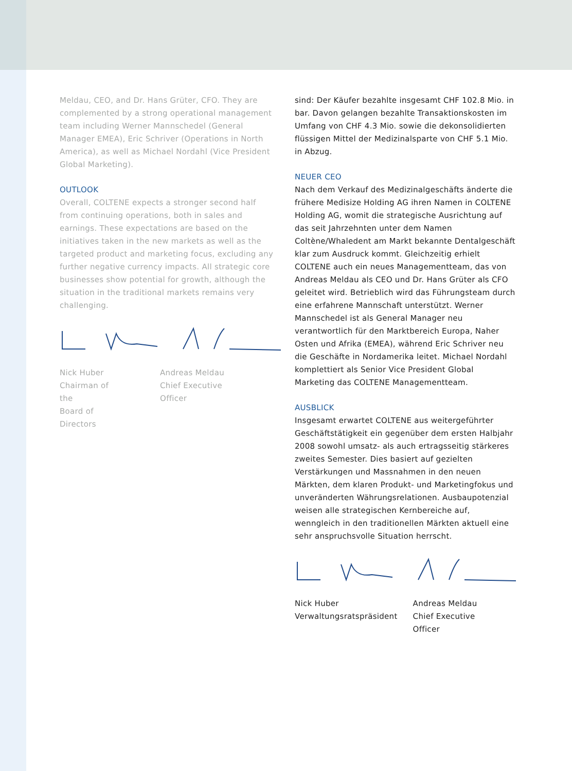Meldau, CEO, and Dr. Hans Grüter, CFO. They are complemented by a strong operational management team including Werner Mannschedel (General Manager EMEA), Eric Schriver (Operations in North America), as well as Michael Nordahl (Vice President Global Marketing).
OUTLOOK
Overall, COLTENE expects a stronger second half from continuing operations, both in sales and earnings. These expectations are based on the initiatives taken in the new markets as well as the targeted product and marketing focus, excluding any further negative currency impacts. All strategic core businesses show potential for growth, although the situation in the traditional markets remains very challenging.
Nick Huber
Chairman of the
Board of Directors
Andreas Meldau
Chief Executive Officer
sind: Der Käufer bezahlte insgesamt CHF 102.8 Mio. in bar. Davon gelangen bezahlte Transaktionskosten im Umfang von CHF 4.3 Mio. sowie die dekonsolidierten flüssigen Mittel der Medizinalsparte von CHF 5.1 Mio. in Abzug.
NEUER CEO
Nach dem Verkauf des Medizinalgeschäfts änderte die frühere Medisize Holding AG ihren Namen in COLTENE Holding AG, womit die strategische Ausrichtung auf das seit Jahrzehnten unter dem Namen Coltène/Whaledent am Markt bekannte Dentalgeschäft klar zum Ausdruck kommt. Gleichzeitig erhielt COLTENE auch ein neues Managementteam, das von Andreas Meldau als CEO und Dr. Hans Grüter als CFO geleitet wird. Betrieblich wird das Führungsteam durch eine erfahrene Mannschaft unterstützt. Werner Mannschedel ist als General Manager neu verantwortlich für den Marktbereich Europa, Naher Osten und Afrika (EMEA), während Eric Schriver neu die Geschäfte in Nordamerika leitet. Michael Nordahl komplettiert als Senior Vice President Global Marketing das COLTENE Managementteam.
AUSBLICK
Insgesamt erwartet COLTENE aus weitergeführter Geschäftstätigkeit ein gegenüber dem ersten Halbjahr 2008 sowohl umsatz- als auch ertragsseitig stärkeres zweites Semester. Dies basiert auf gezielten Verstärkungen und Massnahmen in den neuen Märkten, dem klaren Produkt- und Marketingfokus und unveränderten Währungsrelationen. Ausbaupotenzial weisen alle strategischen Kernbereiche auf, wenngleich in den traditionellen Märkten aktuell eine sehr anspruchsvolle Situation herrscht.
Nick Huber
Verwaltungsratspräsident
Andreas Meldau
Chief Executive Officer